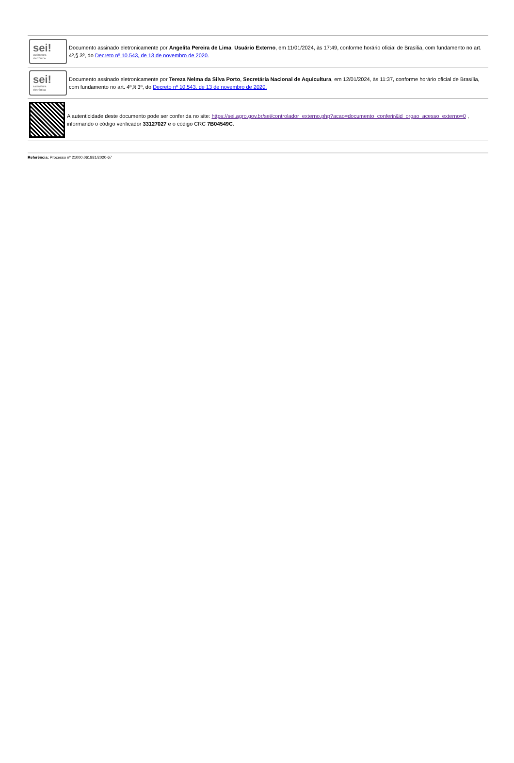sei!
assinatura
eletrônica
Documento assinado eletronicamente por Angelita Pereira de Lima, Usuário Externo, em 11/01/2024, às 17:49, conforme horário oficial de Brasília, com fundamento no art. 4º,§ 3º, do Decreto nº 10.543, de 13 de novembro de 2020.
sei!
assinatura
eletrônica
Documento assinado eletronicamente por Tereza Nelma da Silva Porto, Secretária Nacional de Aquicultura, em 12/01/2024, às 11:37, conforme horário oficial de Brasília, com fundamento no art. 4º,§ 3º, do Decreto nº 10.543, de 13 de novembro de 2020.
A autenticidade deste documento pode ser conferida no site: https://sei.agro.gov.br/sei/controlador_externo.php?acao=documento_conferir&id_orgao_acesso_externo=0 , informando o código verificador 33127027 e o código CRC 7B04549C.
Referência: Processo nº 21000.061881/2020-67